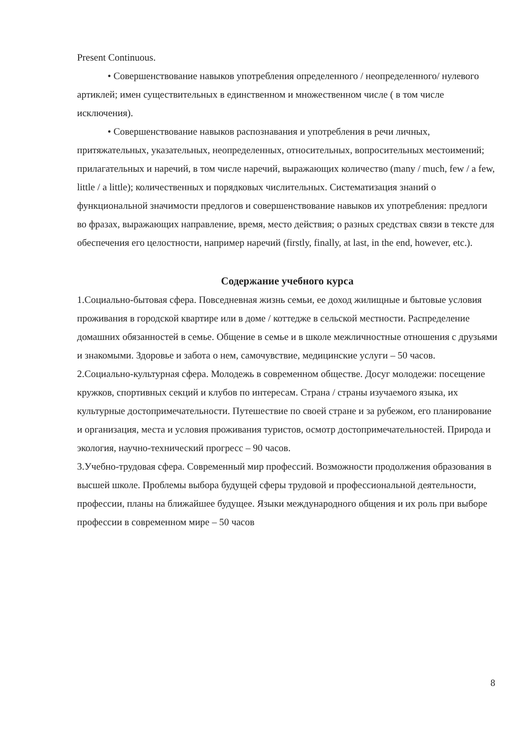Present Continuous.
• Совершенствование навыков употребления определенного / неопределенного/ нулевого артиклей; имен существительных в единственном и множественном числе ( в том числе исключения).
• Совершенствование навыков распознавания и употребления в речи личных, притяжательных, указательных, неопределенных, относительных, вопросительных местоимений; прилагательных и наречий, в том числе наречий, выражающих количество (many / much, few / a few, little / a little); количественных и порядковых числительных. Систематизация знаний о функциональной значимости предлогов и совершенствование навыков их употребления: предлоги во фразах, выражающих направление, время, место действия; о разных средствах связи в тексте для обеспечения его целостности, например наречий (firstly, finally, at last, in the end, however, etc.).
Содержание учебного курса
1.Социально-бытовая сфера. Повседневная жизнь семьи, ее доход жилищные и бытовые условия проживания в городской квартире или в доме / коттедже в сельской местности. Распределение домашних обязанностей в семье. Общение в семье и в школе межличностные отношения с друзьями и знакомыми. Здоровье и забота о нем, самочувствие, медицинские услуги – 50 часов.
2.Социально-культурная сфера. Молодежь в современном обществе. Досуг молодежи: посещение кружков, спортивных секций и клубов по интересам. Страна / страны изучаемого языка, их культурные достопримечательности. Путешествие по своей стране и за рубежом, его планирование и организация, места и условия проживания туристов, осмотр достопримечательностей. Природа и экология, научно-технический прогресс – 90 часов.
3.Учебно-трудовая сфера. Современный мир профессий. Возможности продолжения образования в высшей школе. Проблемы выбора будущей сферы трудовой и профессиональной деятельности, профессии, планы на ближайшее будущее. Языки международного общения и их роль при выборе профессии в современном мире – 50 часов
8